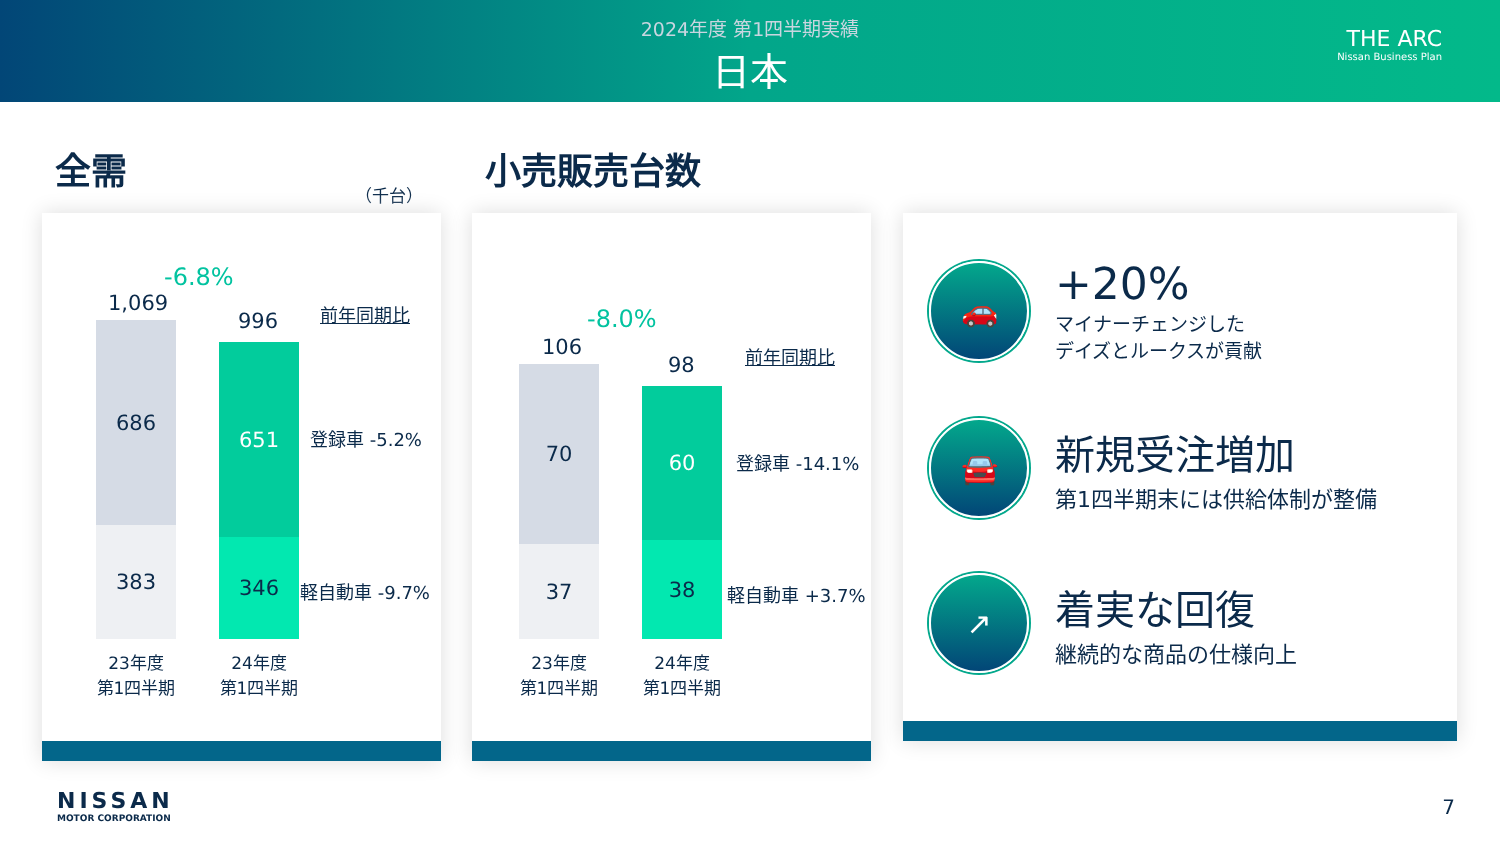2024年度 第1四半期実績
日本
THE ARC
Nissan Business Plan
全需
（千台）
小売販売台数
-6.8%
1,069
996 前年同期比
686
383
651
346
登録車 -5.2%
軽自動車 -9.7%
23年度
第1四半期
24年度
第1四半期
-8.0%
106
98 前年同期比
70
37
60
38
登録車 -14.1%
軽自動車 +3.7%
23年度
第1四半期
24年度
第1四半期
🚗
+20%
マイナーチェンジした
デイズとルークスが貢献
🚘
新規受注増加
第1四半期末には供給体制が整備
↗
着実な回復
継続的な商品の仕様向上
NISSAN
MOTOR CORPORATION
7